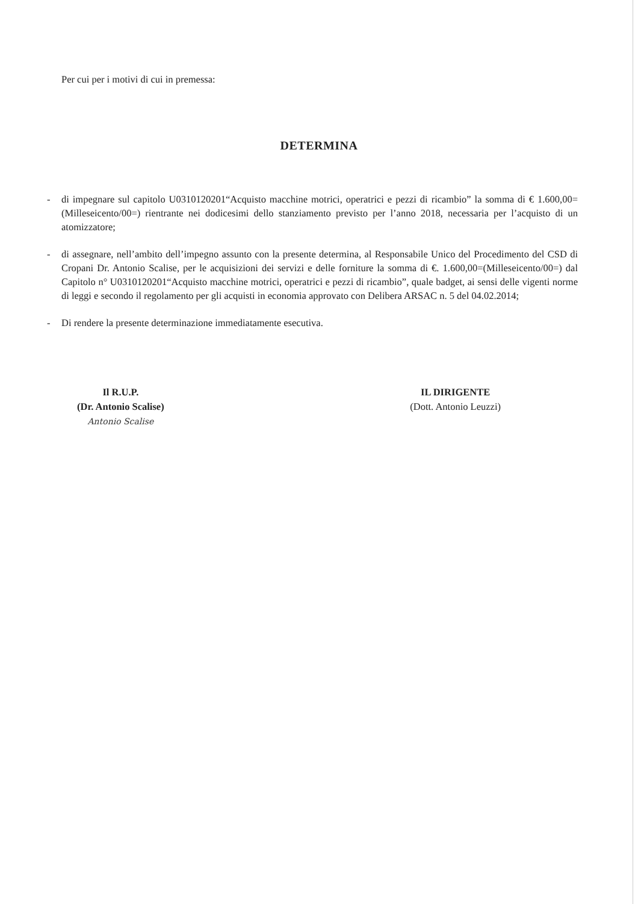Per cui per i motivi di cui in premessa:
DETERMINA
- di impegnare sul capitolo U0310120201“Acquisto macchine motrici, operatrici e pezzi di ricambio” la somma di € 1.600,00= (Milleseicento/00=) rientrante nei dodicesimi dello stanziamento previsto per l’anno 2018, necessaria per l’acquisto di un atomizzatore;
- di assegnare, nell’ambito dell’impegno assunto con la presente determina, al Responsabile Unico del Procedimento del CSD di Cropani Dr. Antonio Scalise, per le acquisizioni dei servizi e delle forniture la somma di €. 1.600,00=(Milleseicento/00=) dal Capitolo n° U0310120201“Acquisto macchine motrici, operatrici e pezzi di ricambio”, quale badget, ai sensi delle vigenti norme di leggi e secondo il regolamento per gli acquisti in economia approvato con Delibera ARSAC n. 5 del 04.02.2014;
- Di rendere la presente determinazione immediatamente esecutiva.
Il R.U.P.
(Dr. Antonio Scalise)
Antonio Scalise
IL DIRIGENTE
(Dott. Antonio Leuzzi)